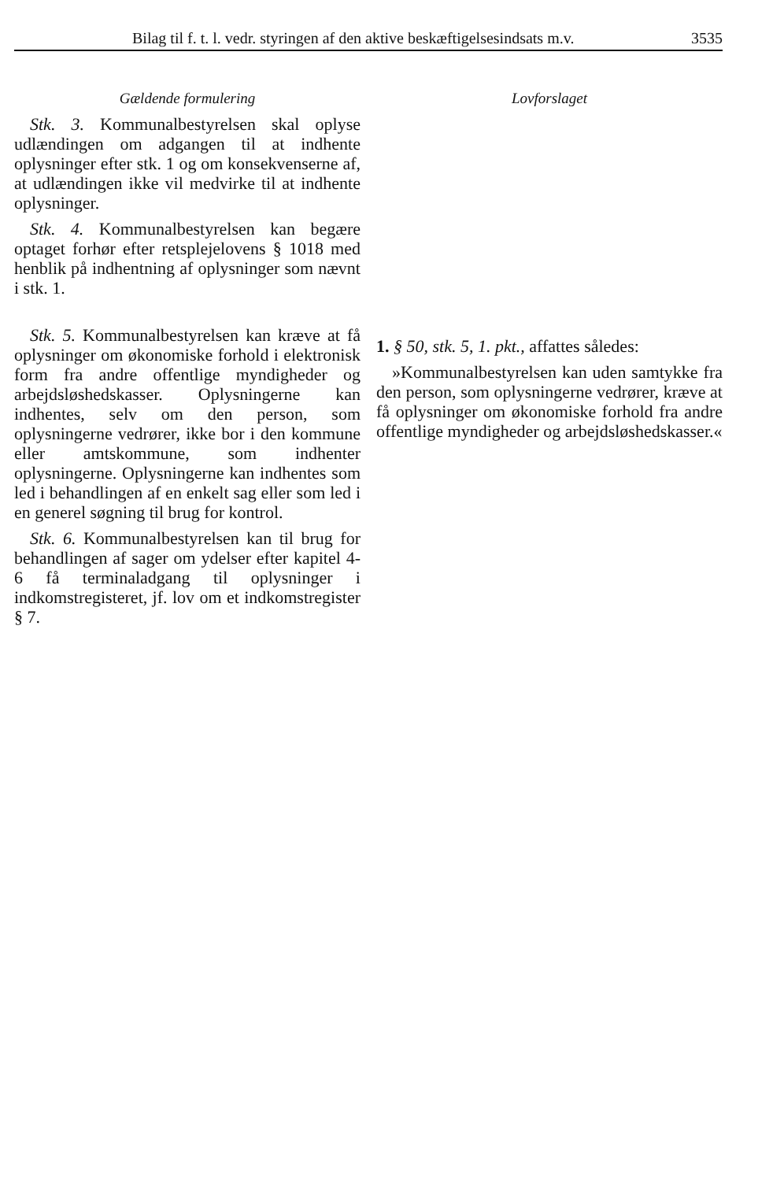Bilag til f. t. l. vedr. styringen af den aktive beskæftigelsesindsats m.v. 3535
Gældende formulering
Stk. 3. Kommunalbestyrelsen skal oplyse udlændingen om adgangen til at indhente oplysninger efter stk. 1 og om konsekvenserne af, at udlændingen ikke vil medvirke til at indhente oplysninger.
Stk. 4. Kommunalbestyrelsen kan begære optaget forhør efter retsplejelovens § 1018 med henblik på indhentning af oplysninger som nævnt i stk. 1.
Stk. 5. Kommunalbestyrelsen kan kræve at få oplysninger om økonomiske forhold i elektronisk form fra andre offentlige myndigheder og arbejdsløshedskasser. Oplysningerne kan indhentes, selv om den person, som oplysningerne vedrører, ikke bor i den kommune eller amtskommune, som indhenter oplysningerne. Oplysningerne kan indhentes som led i behandlingen af en enkelt sag eller som led i en generel søgning til brug for kontrol.
Stk. 6. Kommunalbestyrelsen kan til brug for behandlingen af sager om ydelser efter kapitel 4-6 få terminaladgang til oplysninger i indkomstregisteret, jf. lov om et indkomstregister § 7.
Lovforslaget
1. § 50, stk. 5, 1. pkt., affattes således:
»Kommunalbestyrelsen kan uden samtykke fra den person, som oplysningerne vedrører, kræve at få oplysninger om økonomiske forhold fra andre offentlige myndigheder og arbejdsløshedskasser.«